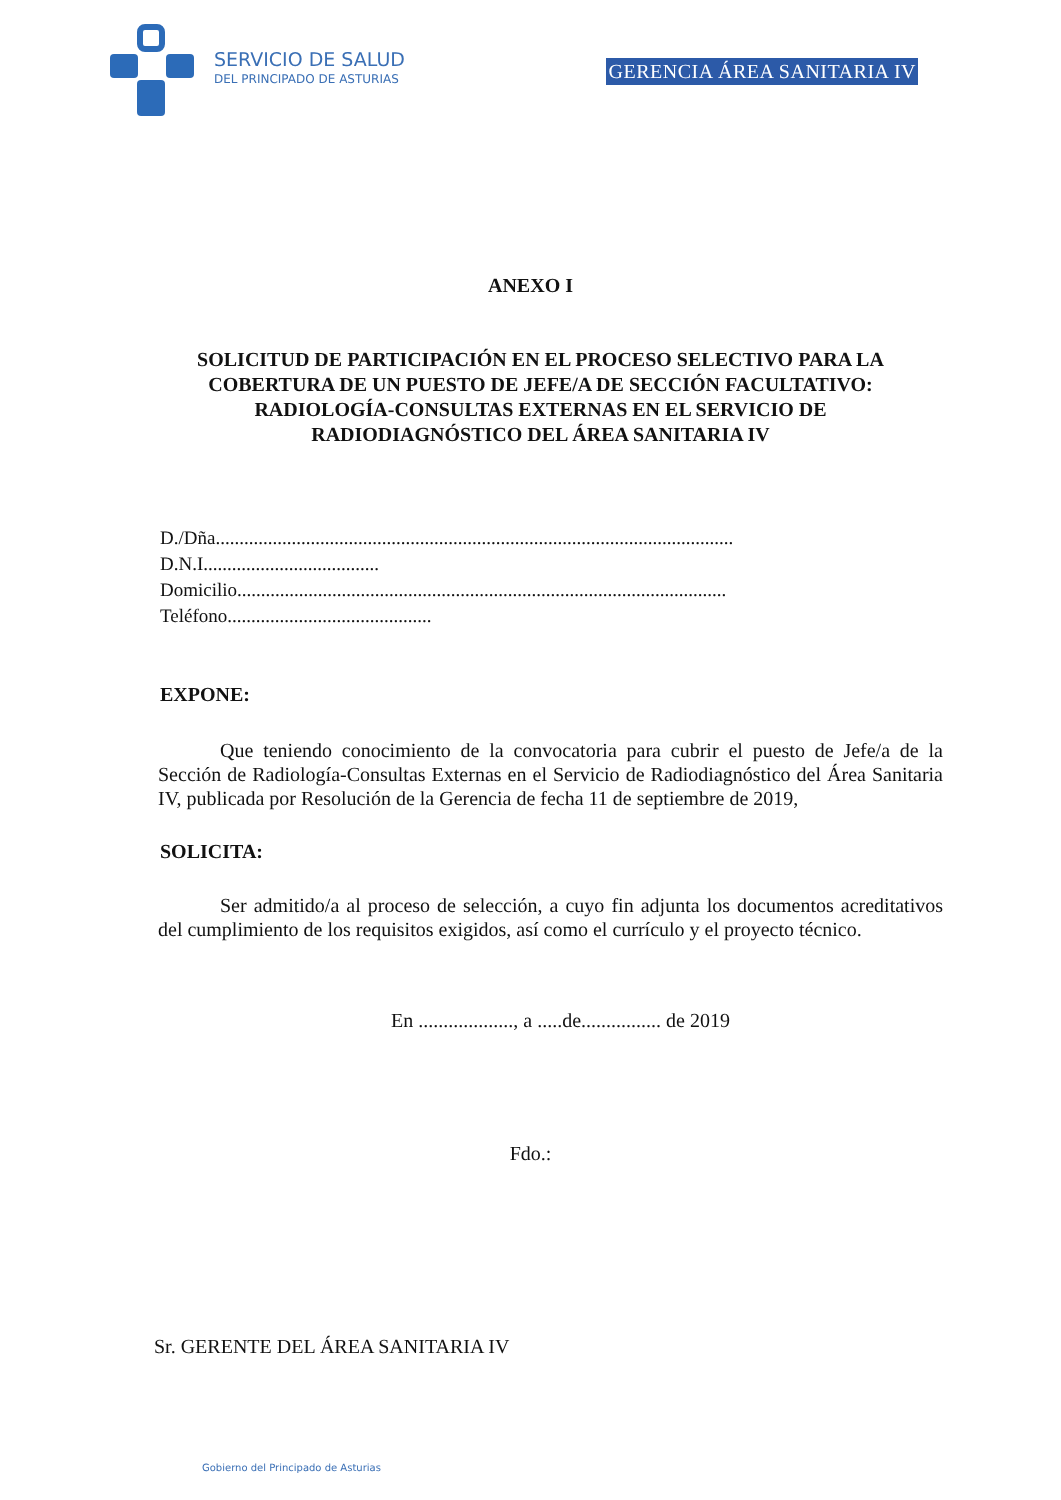SERVICIO DE SALUD
DEL PRINCIPADO DE ASTURIAS
GERENCIA ÁREA SANITARIA IV
ANEXO I
SOLICITUD DE PARTICIPACIÓN EN EL PROCESO SELECTIVO PARA LA COBERTURA DE UN PUESTO DE JEFE/A DE SECCIÓN FACULTATIVO: RADIOLOGÍA-CONSULTAS EXTERNAS EN EL SERVICIO DE RADIODIAGNÓSTICO DEL ÁREA SANITARIA IV
D./Dña.............................................................................................................
D.N.I.....................................
Domicilio.......................................................................................................
Teléfono...........................................
EXPONE:
Que teniendo conocimiento de la convocatoria para cubrir el puesto de Jefe/a de la Sección de Radiología-Consultas Externas en el Servicio de Radiodiagnóstico del Área Sanitaria IV, publicada por Resolución de la Gerencia de fecha 11 de septiembre de 2019,
SOLICITA:
Ser admitido/a al proceso de selección, a cuyo fin adjunta los documentos acreditativos del cumplimiento de los requisitos exigidos, así como el currículo y el proyecto técnico.
En ..................., a .....de................ de 2019
Fdo.:
Sr. GERENTE DEL ÁREA SANITARIA IV
Gobierno del Principado de Asturias